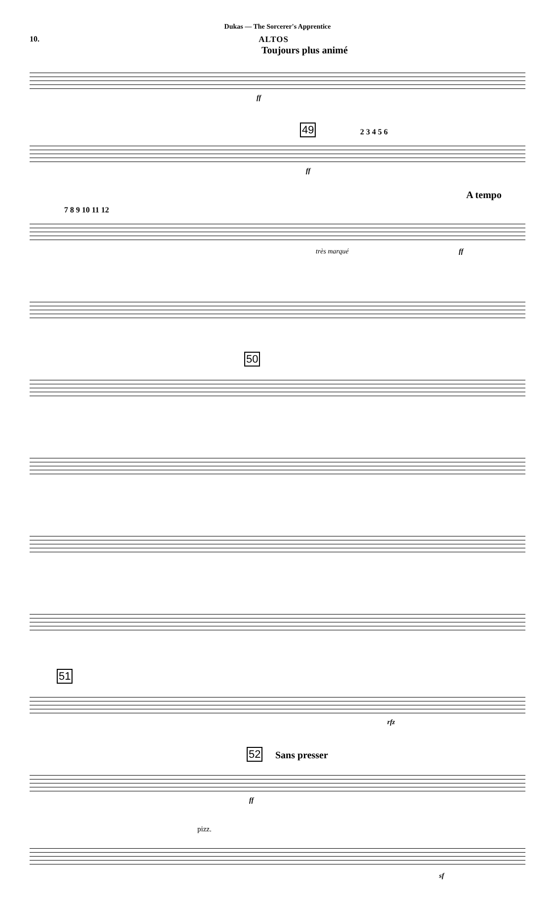Dukas — The Sorcerer's Apprentice
10. ALTOS
Toujours plus animé
ff
49 2 3 4 5 6
ff
A tempo
7 8 9 10 11 12
très marqué ff
50
51
rfz
52 Sans presser
ff
pizz.
sf